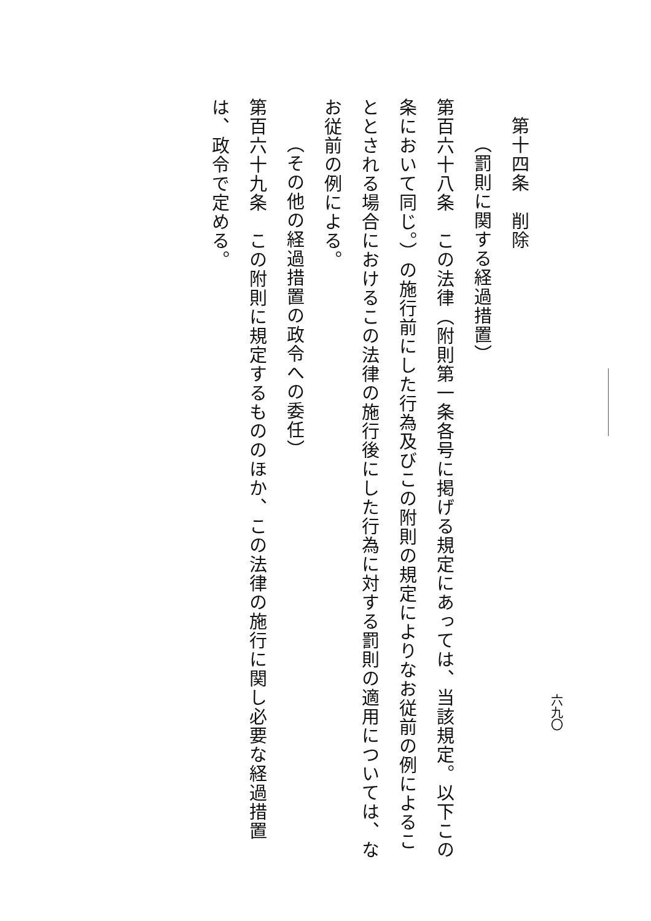第十四条　削除
（罰則に関する経過措置）
第百六十八条　この法律（附則第一条各号に掲げる規定にあっては、当該規定。以下この条において同じ。）の施行前にした行為及びこの附則の規定によりなお従前の例によることとされる場合におけるこの法律の施行後にした行為に対する罰則の適用については、なお従前の例による。
（その他の経過措置の政令への委任）
第百六十九条　この附則に規定するもののほか、この法律の施行に関し必要な経過措置は、政令で定める。
六九〇